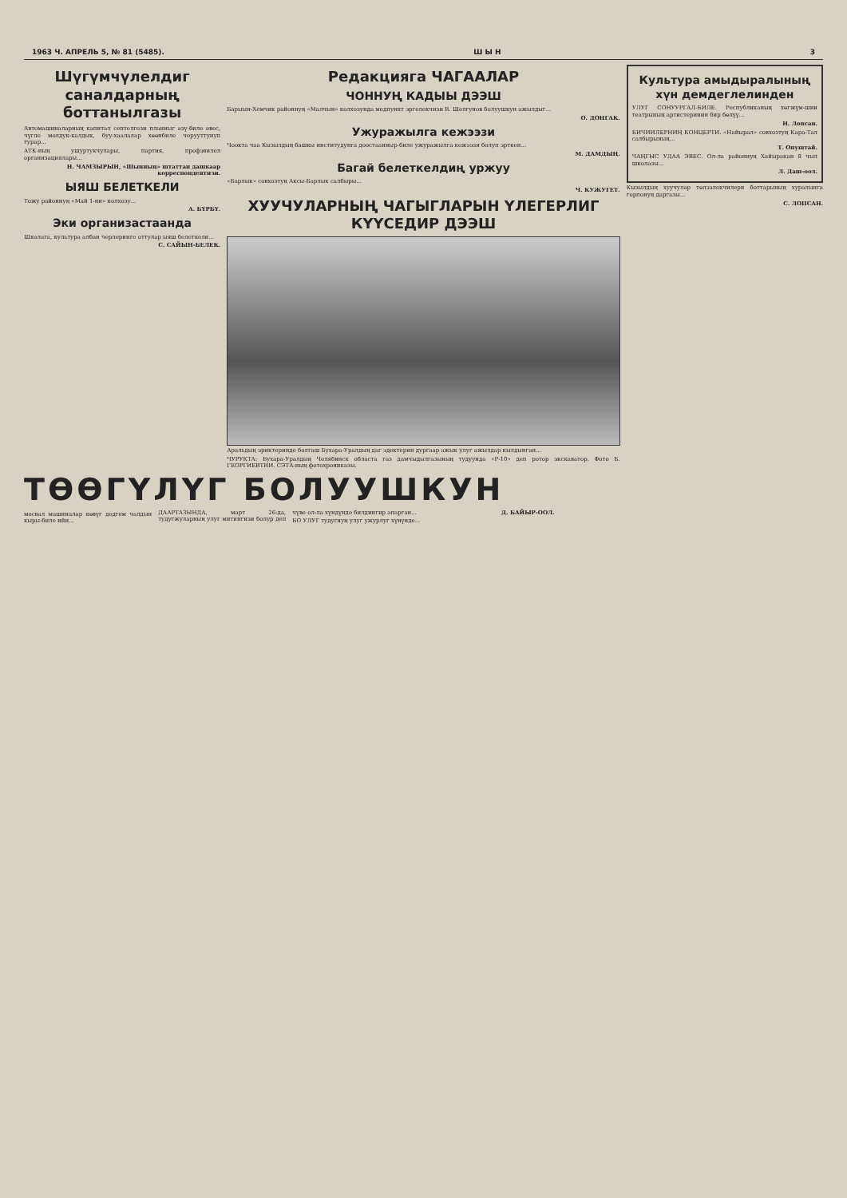1963 Ч. АПРЕЛЬ 5, № 81 (5485). Ш Ы Н 3
Шүгүмчүлелдиг саналдарның боттанылгазы
Автомашиналарның капитал септелгези планныг әзү-биле әвес, чүгле молдук-калдык, буу-хаалалар хөөнбиле чорууттунуп турар...
АТК-ның ушуртукчулары, партия, профэвилел организациялары...
Н. ЧАМЗЫРЫН, «Шынның» штаттан дашкаар корреспондентизи.
ЫЯШ БЕЛЕТКЕЛИ
Тожу районнуң «Май 1-ни» колхозу...
А. БҮРБҮ.
Эки организастаанда
Школага, культура албан черлеринге оттулар ыяш белеткели...
С. САЙЫН-БЕЛЕК.
Редакцияга ЧАГААЛАР
ЧОННУҢ КАДЫЫ ДЭЭШ
Барыын-Хемчик районнуң «Малчын» колхозунда медпункт эргелекчизи В. Шелгунов болуушкун ажылдыг...
О. ДОНГАК.
Ужуражылга кежээзи
Чоокта чаа Кызылдың башкы институдунга доостаанныр-биле ужуражылга кежээзи болуп эрткен...
М. ДАМДЫҢ.
Багай белеткелдиң уржуу
«Барлык» совхозтуң Аксы-Барлык салбыры...
Ч. КУЖУГЕТ.
ХУУЧУЛАРНЫҢ ЧАГЫГЛАРЫН ҮЛЕГЕРЛИГ КҮҮСЕДИР ДЭЭШ
Аральдың эриктеринде болгаш Бухара-Уралдың даг эдектерин дургаар ажык улуг ажылдар кылдынган...
ЧУРУКТА: Бухара-Уралдың Челябинск областа газ дамчыдылгазының тудуунда «Р-10» деп ротор экскаватор. Фото Б. ГЕОРГИЕВТИИ. СЭТА-ның фотохрониказы.
Культура амыдыралының хүн демдеглелинден
УЛУГ СОНУУРГАЛ-БИЛЕ. Республиканың хөгжүм-шии театрының артистеринин бир бөлүү...
Н. Лопсан.
БИЧИИЛЕРНИҢ КОНЦЕРТИ. «Найырал» совхозтуң Кара-Тал салбырының...
Т. Опуштай.
ЧАҢГЫС УДАА ЭВЕС. Ол-ла районнуң Хайыракан 8 чыл школазы...
Л. Даш-оол.
Кызылдың хуучулар төлээлекчилери боттарының хуралынга горпонуң даргазы...
С. ЛОПСАН.
ТӨӨГҮЛҮГ БОЛУУШКУН
мосвал машиналар көвүг дедгем чалдын кыры-биле ийи...
ДААРТАЗЫНДА, март 26-да, тудугжуларның улуг митингизи болур деп чүве ол-ла хүндүнде билдингир апарган...
БО УЛУГ тудугнуң улуг ужурлуг хүнүнде...
Д. БАЙЫР-ООЛ.